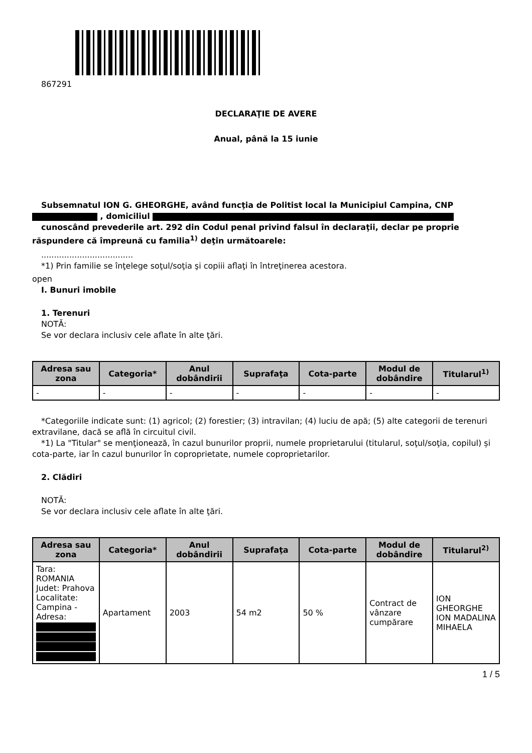867291
DECLARAŢIE DE AVERE
Anual, până la 15 iunie
Subsemnatul ION G. GHEORGHE, având funcţia de Politist local la Municipiul Campina, CNP , domiciliul
cunoscând prevederile art. 292 din Codul penal privind falsul în declaraţii, declar pe proprie răspundere că împreună cu familia<sup>1)</sup> deţin următoarele:
....................................
*1) Prin familie se înţelege soţul/soţia şi copiii aflaţi în întreţinerea acestora.
open
I. Bunuri imobile
1. Terenuri
NOTĂ:
Se vor declara inclusiv cele aflate în alte ţări.
| Adresa sau zona | Categoria* | Anul dobândirii | Suprafaţa | Cota-parte | Modul de dobândire | Titularul<sup>1)</sup> |
| --- | --- | --- | --- | --- | --- | --- |
| - | - | - | - | - | - | - |
*Categoriile indicate sunt: (1) agricol; (2) forestier; (3) intravilan; (4) luciu de apă; (5) alte categorii de terenuri extravilane, dacă se află în circuitul civil.
*1) La "Titular" se menţionează, în cazul bunurilor proprii, numele proprietarului (titularul, soţul/soţia, copilul) și cota-parte, iar în cazul bunurilor în coproprietate, numele coproprietarilor.
2. Clădiri
NOTĂ:
Se vor declara inclusiv cele aflate în alte ţări.
| Adresa sau zona | Categoria* | Anul dobândirii | Suprafaţa | Cota-parte | Modul de dobândire | Titularul<sup>2)</sup> |
| --- | --- | --- | --- | --- | --- | --- |
| Tara: ROMANIA Judet: Prahova Localitate: Campina - Adresa: | Apartament | 2003 | 54 m2 | 50 % | Contract de vânzare cumpărare | ION GHEORGHE ION MADALINA MIHAELA |
1 / 5